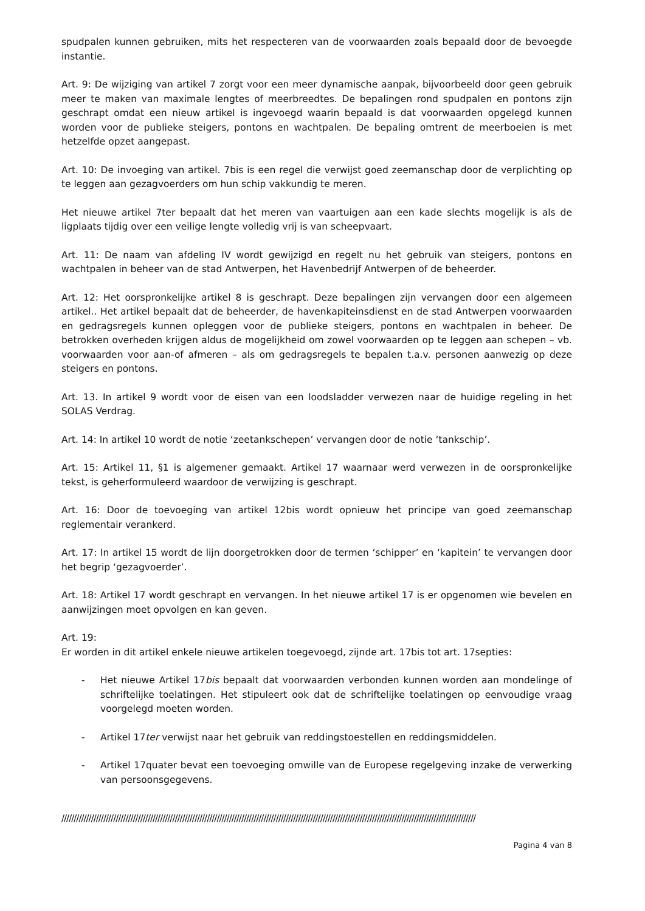spudpalen kunnen gebruiken, mits het respecteren van de voorwaarden zoals bepaald door de bevoegde instantie.
Art. 9: De wijziging van artikel 7 zorgt voor een meer dynamische aanpak, bijvoorbeeld door geen gebruik meer te maken van maximale lengtes of meerbreedtes. De bepalingen rond spudpalen en pontons zijn geschrapt omdat een nieuw artikel is ingevoegd waarin bepaald is dat voorwaarden opgelegd kunnen worden voor de publieke steigers, pontons en wachtpalen. De bepaling omtrent de meerboeien is met hetzelfde opzet aangepast.
Art. 10: De invoeging van artikel. 7bis is een regel die verwijst goed zeemanschap door de verplichting op te leggen aan gezagvoerders om hun schip vakkundig te meren.
Het nieuwe artikel 7ter bepaalt dat het meren van vaartuigen aan een kade slechts mogelijk is als de ligplaats tijdig over een veilige lengte volledig vrij is van scheepvaart.
Art. 11: De naam van afdeling IV wordt gewijzigd en regelt nu het gebruik van steigers, pontons en wachtpalen in beheer van de stad Antwerpen, het Havenbedrijf Antwerpen of de beheerder.
Art. 12: Het oorspronkelijke artikel 8 is geschrapt. Deze bepalingen zijn vervangen door een algemeen artikel.. Het artikel bepaalt dat de beheerder, de havenkapiteinsdienst en de stad Antwerpen voorwaarden en gedragsregels kunnen opleggen voor de publieke steigers, pontons en wachtpalen in beheer. De betrokken overheden krijgen aldus de mogelijkheid om zowel voorwaarden op te leggen aan schepen – vb. voorwaarden voor aan-of afmeren – als om gedragsregels te bepalen t.a.v. personen aanwezig op deze steigers en pontons.
Art. 13. In artikel 9 wordt voor de eisen van een loodsladder verwezen naar de huidige regeling in het SOLAS Verdrag.
Art. 14: In artikel 10 wordt de notie ‘zeetankschepen’ vervangen door de notie ‘tankschip’.
Art. 15: Artikel 11, §1 is algemener gemaakt. Artikel 17 waarnaar werd verwezen in de oorspronkelijke tekst, is geherformuleerd waardoor de verwijzing is geschrapt.
Art. 16: Door de toevoeging van artikel 12bis wordt opnieuw het principe van goed zeemanschap reglementair verankerd.
Art. 17: In artikel 15 wordt de lijn doorgetrokken door de termen ‘schipper’ en ‘kapitein’ te vervangen door het begrip ‘gezagvoerder’.
Art. 18: Artikel 17 wordt geschrapt en vervangen. In het nieuwe artikel 17 is er opgenomen wie bevelen en aanwijzingen moet opvolgen en kan geven.
Art. 19:
Er worden in dit artikel enkele nieuwe artikelen toegevoegd, zijnde art. 17bis tot art. 17septies:
- Het nieuwe Artikel 17bis bepaalt dat voorwaarden verbonden kunnen worden aan mondelinge of schriftelijke toelatingen. Het stipuleert ook dat de schriftelijke toelatingen op eenvoudige vraag voorgelegd moeten worden.
- Artikel 17ter verwijst naar het gebruik van reddingstoestellen en reddingsmiddelen.
- Artikel 17quater bevat een toevoeging omwille van de Europese regelgeving inzake de verwerking van persoonsgegevens.
////////////////////////////////////////////////////////////////////////////////////////////////////////////////////////////////////////////////////////////////////////
Pagina 4 van 8